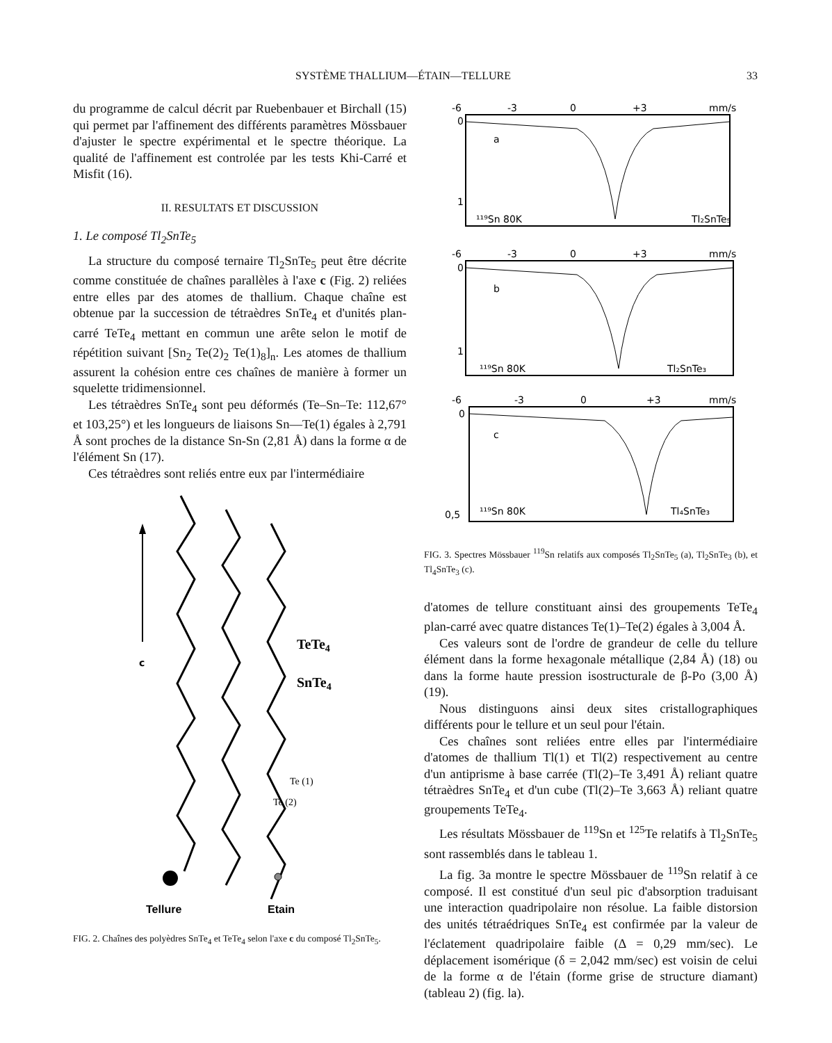SYSTÈME THALLIUM—ÉTAIN—TELLURE 33
du programme de calcul décrit par Ruebenbauer et Birchall (15) qui permet par l'affinement des différents paramètres Mössbauer d'ajuster le spectre expérimental et le spectre théorique. La qualité de l'affinement est controlée par les tests Khi-Carré et Misfit (16).
II. RESULTATS ET DISCUSSION
1. Le composé Tl<sub>2</sub>SnTe<sub>5</sub>
La structure du composé ternaire Tl<sub>2</sub>SnTe<sub>5</sub> peut être décrite comme constituée de chaînes parallèles à l'axe c (Fig. 2) reliées entre elles par des atomes de thallium. Chaque chaîne est obtenue par la succession de tétraèdres SnTe<sub>4</sub> et d'unités plan-carré TeTe<sub>4</sub> mettant en commun une arête selon le motif de répétition suivant [Sn<sub>2</sub> Te(2)<sub>2</sub> Te(1)<sub>8</sub>]<sub>n</sub>. Les atomes de thallium assurent la cohésion entre ces chaînes de manière à former un squelette tridimensionnel.
Les tétraèdres SnTe<sub>4</sub> sont peu déformés (Te–Sn–Te: 112,67° et 103,25°) et les longueurs de liaisons Sn—Te(1) égales à 2,791 Å sont proches de la distance Sn-Sn (2,81 Å) dans la forme α de l'élément Sn (17).
Ces tétraèdres sont reliés entre eux par l'intermédiaire
c
TeTe4
SnTe4
Te (1)
Te (2)
Tellure
Etain
FIG. 2. Chaînes des polyèdres SnTe<sub>4</sub> et TeTe<sub>4</sub> selon l'axe c du composé Tl<sub>2</sub>SnTe<sub>5</sub>.
-6
-3
0
+3
mm/s
0
1
a
¹¹⁹Sn 80K
Tl₂SnTe₅
-6
-3
0
+3
mm/s
0
1
b
¹¹⁹Sn 80K
Tl₂SnTe₃
-6
-3
0
+3
mm/s
0
0,5
c
¹¹⁹Sn 80K
Tl₄SnTe₃
FIG. 3. Spectres Mössbauer <sup>119</sup>Sn relatifs aux composés Tl<sub>2</sub>SnTe<sub>5</sub> (a), Tl<sub>2</sub>SnTe<sub>3</sub> (b), et Tl<sub>4</sub>SnTe<sub>3</sub> (c).
d'atomes de tellure constituant ainsi des groupements TeTe<sub>4</sub> plan-carré avec quatre distances Te(1)–Te(2) égales à 3,004 Å.
Ces valeurs sont de l'ordre de grandeur de celle du tellure élément dans la forme hexagonale métallique (2,84 Å) (18) ou dans la forme haute pression isostructurale de β-Po (3,00 Å) (19).
Nous distinguons ainsi deux sites cristallographiques différents pour le tellure et un seul pour l'étain.
Ces chaînes sont reliées entre elles par l'intermédiaire d'atomes de thallium Tl(1) et Tl(2) respectivement au centre d'un antiprisme à base carrée (Tl(2)–Te 3,491 Å) reliant quatre tétraèdres SnTe<sub>4</sub> et d'un cube (Tl(2)–Te 3,663 Å) reliant quatre groupements TeTe<sub>4</sub>.
Les résultats Mössbauer de <sup>119</sup>Sn et <sup>125</sup>Te relatifs à Tl<sub>2</sub>SnTe<sub>5</sub> sont rassemblés dans le tableau 1.
La fig. 3a montre le spectre Mössbauer de <sup>119</sup>Sn relatif à ce composé. Il est constitué d'un seul pic d'absorption traduisant une interaction quadripolaire non résolue. La faible distorsion des unités tétraédriques SnTe<sub>4</sub> est confirmée par la valeur de l'éclatement quadripolaire faible (Δ = 0,29 mm/sec). Le déplacement isomérique (δ = 2,042 mm/sec) est voisin de celui de la forme α de l'étain (forme grise de structure diamant) (tableau 2) (fig. la).